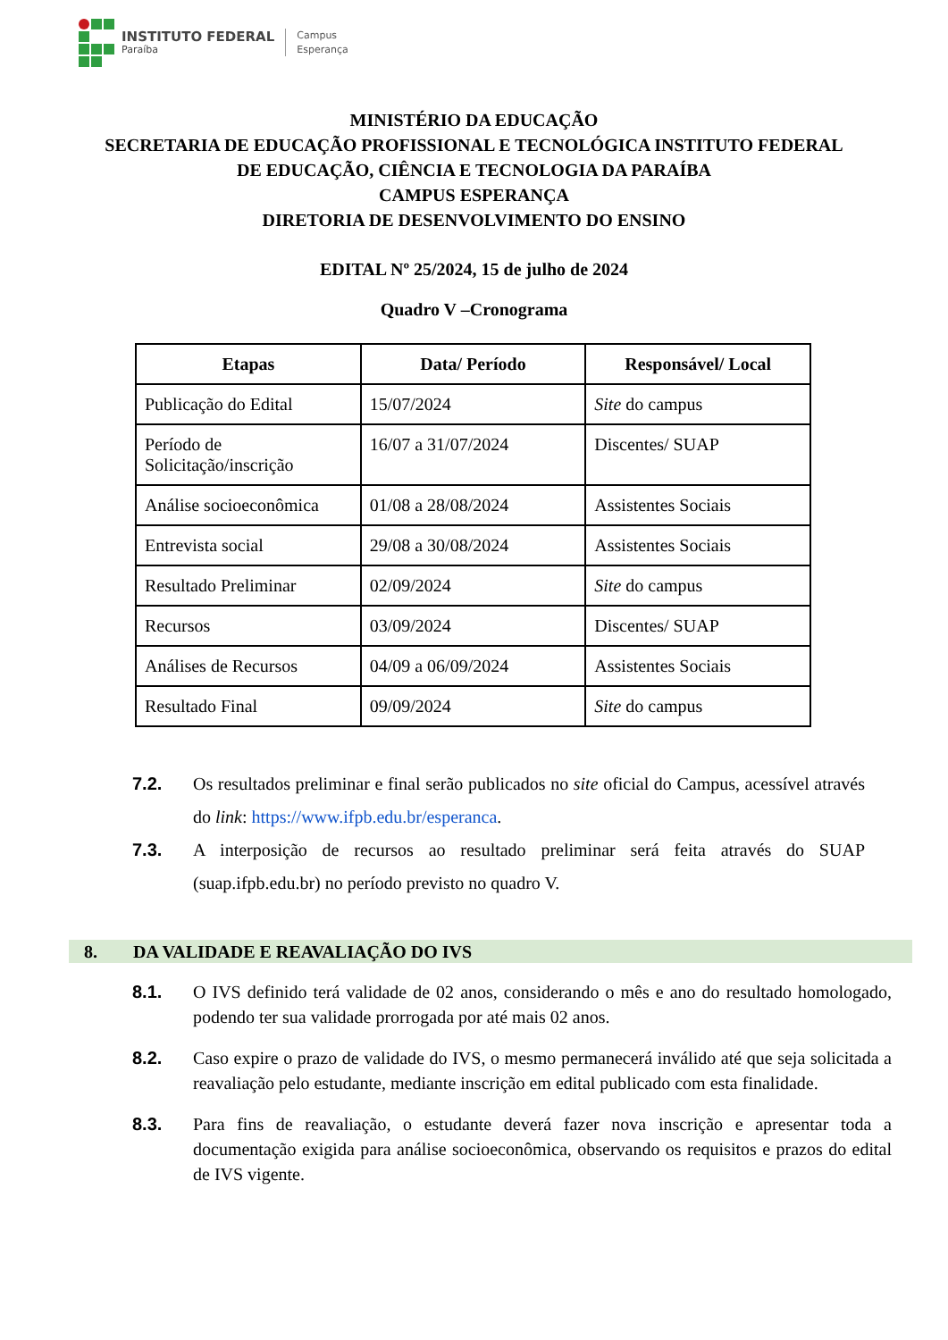INSTITUTO FEDERAL
Paraíba
Campus
Esperança
MINISTÉRIO DA EDUCAÇÃO
SECRETARIA DE EDUCAÇÃO PROFISSIONAL E TECNOLÓGICA INSTITUTO FEDERAL
DE EDUCAÇÃO, CIÊNCIA E TECNOLOGIA DA PARAÍBA
CAMPUS ESPERANÇA
DIRETORIA DE DESENVOLVIMENTO DO ENSINO
EDITAL Nº 25/2024, 15 de julho de 2024
Quadro V –Cronograma
| Etapas | Data/ Período | Responsável/ Local |
| --- | --- | --- |
| Publicação do Edital | 15/07/2024 | Site do campus |
| Período de Solicitação/inscrição | 16/07 a 31/07/2024 | Discentes/ SUAP |
| Análise socioeconômica | 01/08 a 28/08/2024 | Assistentes Sociais |
| Entrevista social | 29/08 a 30/08/2024 | Assistentes Sociais |
| Resultado Preliminar | 02/09/2024 | Site do campus |
| Recursos | 03/09/2024 | Discentes/ SUAP |
| Análises de Recursos | 04/09 a 06/09/2024 | Assistentes Sociais |
| Resultado Final | 09/09/2024 | Site do campus |
7.2. Os resultados preliminar e final serão publicados no site oficial do Campus, acessível através do link: https://www.ifpb.edu.br/esperanca.
7.3. A interposição de recursos ao resultado preliminar será feita através do SUAP (suap.ifpb.edu.br) no período previsto no quadro V.
8. DA VALIDADE E REAVALIAÇÃO DO IVS
8.1. O IVS definido terá validade de 02 anos, considerando o mês e ano do resultado homologado, podendo ter sua validade prorrogada por até mais 02 anos.
8.2. Caso expire o prazo de validade do IVS, o mesmo permanecerá inválido até que seja solicitada a reavaliação pelo estudante, mediante inscrição em edital publicado com esta finalidade.
8.3. Para fins de reavaliação, o estudante deverá fazer nova inscrição e apresentar toda a documentação exigida para análise socioeconômica, observando os requisitos e prazos do edital de IVS vigente.